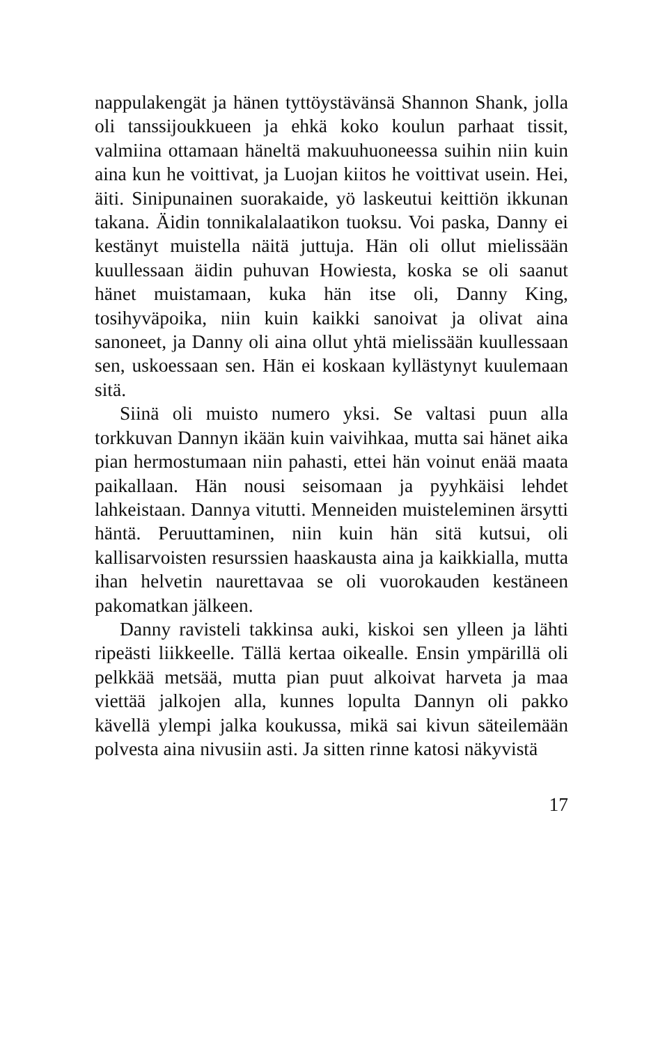nappulakengät ja hänen tyttöystävänsä Shannon Shank, jolla oli tanssijoukkueen ja ehkä koko koulun parhaat tissit, valmiina ottamaan häneltä makuuhuoneessa suihin niin kuin aina kun he voittivat, ja Luojan kiitos he voittivat usein. Hei, äiti. Sinipunainen suorakaide, yö laskeutui keittiön ikkunan takana. Äidin tonnikalalaatikon tuoksu. Voi paska, Danny ei kestänyt muistella näitä juttuja. Hän oli ollut mielissään kuullessaan äidin puhuvan Howiesta, koska se oli saanut hänet muistamaan, kuka hän itse oli, Danny King, tosihyväpoika, niin kuin kaikki sanoivat ja olivat aina sanoneet, ja Danny oli aina ollut yhtä mielissään kuullessaan sen, uskoessaan sen. Hän ei koskaan kyllästynyt kuulemaan sitä.
Siinä oli muisto numero yksi. Se valtasi puun alla torkkuvan Dannyn ikään kuin vaivihkaa, mutta sai hänet aika pian hermostumaan niin pahasti, ettei hän voinut enää maata paikallaan. Hän nousi seisomaan ja pyyhkäisi lehdet lahkeistaan. Dannya vitutti. Menneiden muisteleminen ärsytti häntä. Peruuttaminen, niin kuin hän sitä kutsui, oli kallisarvoisten resurssien haaskausta aina ja kaikkialla, mutta ihan helvetin naurettavaa se oli vuorokauden kestäneen pakomatkan jälkeen.
Danny ravisteli takkinsa auki, kiskoi sen ylleen ja lähti ripeästi liikkeelle. Tällä kertaa oikealle. Ensin ympärillä oli pelkkää metsää, mutta pian puut alkoivat harveta ja maa viettää jalkojen alla, kunnes lopulta Dannyn oli pakko kävellä ylempi jalka koukussa, mikä sai kivun säteilemään polvesta aina nivusiin asti. Ja sitten rinne katosi näkyvistä
17